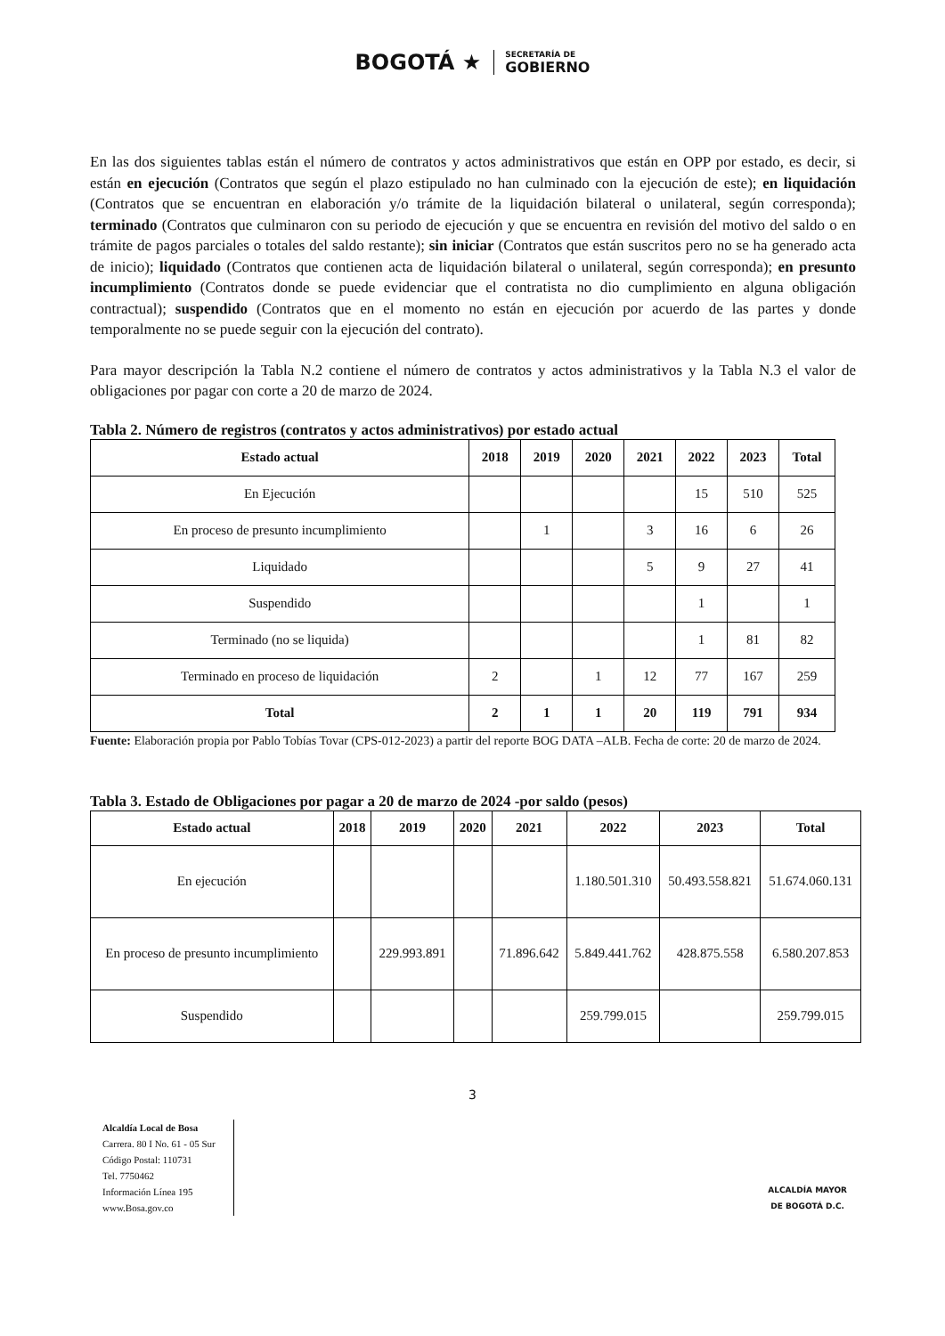BOGOTÁ ★
SECRETARÍA DE
GOBIERNO
En las dos siguientes tablas están el número de contratos y actos administrativos que están en OPP por estado, es decir, si están en ejecución (Contratos que según el plazo estipulado no han culminado con la ejecución de este); en liquidación (Contratos que se encuentran en elaboración y/o trámite de la liquidación bilateral o unilateral, según corresponda); terminado (Contratos que culminaron con su periodo de ejecución y que se encuentra en revisión del motivo del saldo o en trámite de pagos parciales o totales del saldo restante); sin iniciar (Contratos que están suscritos pero no se ha generado acta de inicio); liquidado (Contratos que contienen acta de liquidación bilateral o unilateral, según corresponda); en presunto incumplimiento (Contratos donde se puede evidenciar que el contratista no dio cumplimiento en alguna obligación contractual); suspendido (Contratos que en el momento no están en ejecución por acuerdo de las partes y donde temporalmente no se puede seguir con la ejecución del contrato).
Para mayor descripción la Tabla N.2 contiene el número de contratos y actos administrativos y la Tabla N.3 el valor de obligaciones por pagar con corte a 20 de marzo de 2024.
Tabla 2. Número de registros (contratos y actos administrativos) por estado actual
| Estado actual | 2018 | 2019 | 2020 | 2021 | 2022 | 2023 | Total |
| --- | --- | --- | --- | --- | --- | --- | --- |
| En Ejecución | | | | | 15 | 510 | 525 |
| En proceso de presunto incumplimiento | | 1 | | 3 | 16 | 6 | 26 |
| Liquidado | | | | 5 | 9 | 27 | 41 |
| Suspendido | | | | | 1 | | 1 |
| Terminado (no se liquida) | | | | | 1 | 81 | 82 |
| Terminado en proceso de liquidación | 2 | | 1 | 12 | 77 | 167 | 259 |
| Total | 2 | 1 | 1 | 20 | 119 | 791 | 934 |
Fuente: Elaboración propia por Pablo Tobías Tovar (CPS-012-2023) a partir del reporte BOG DATA –ALB. Fecha de corte: 20 de marzo de 2024.
Tabla 3. Estado de Obligaciones por pagar a 20 de marzo de 2024 -por saldo (pesos)
| Estado actual | 2018 | 2019 | 2020 | 2021 | 2022 | 2023 | Total |
| --- | --- | --- | --- | --- | --- | --- | --- |
| En ejecución | | | | | 1.180.501.310 | 50.493.558.821 | 51.674.060.131 |
| En proceso de presunto incumplimiento | | 229.993.891 | | 71.896.642 | 5.849.441.762 | 428.875.558 | 6.580.207.853 |
| Suspendido | | | | | 259.799.015 | | 259.799.015 |
3
Alcaldía Local de Bosa
Carrera. 80 I No. 61 - 05 Sur
Código Postal: 110731
Tel. 7750462
Información Línea 195
www.Bosa.gov.co
ALCALDÍA MAYOR
DE BOGOTÁ D.C.